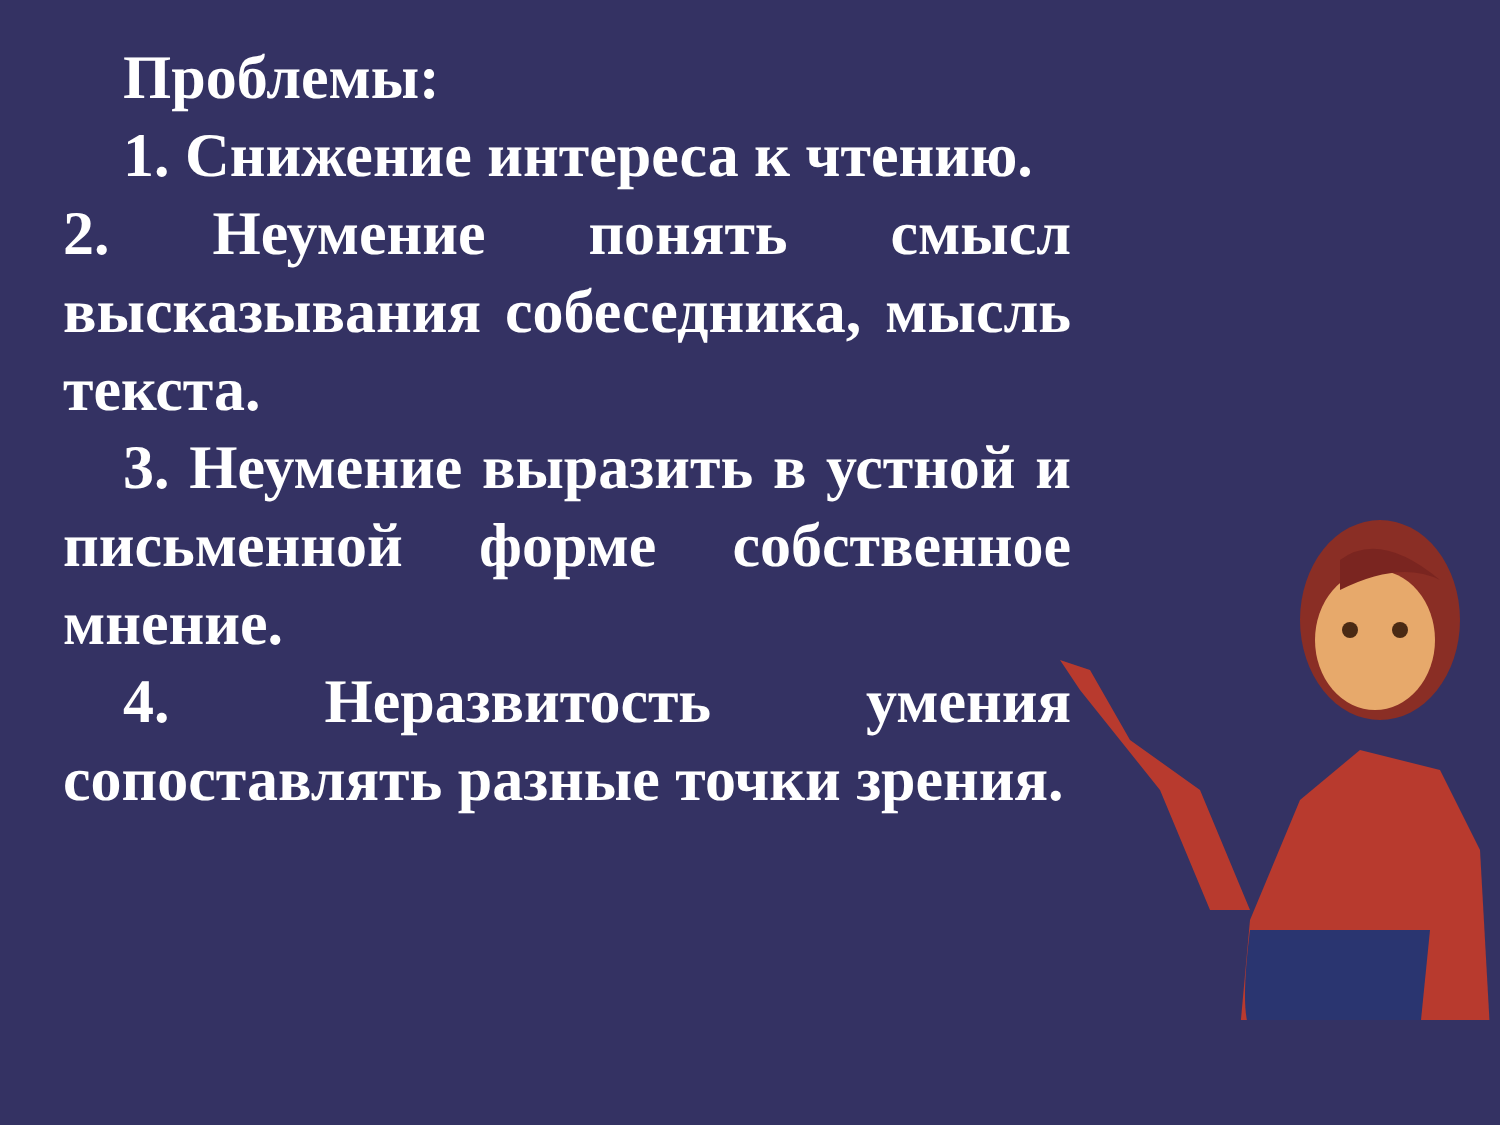Проблемы:
1. Снижение интереса к чтению.
2. Неумение понять смысл высказывания собеседника, мысль текста.
3. Неумение выразить в устной и письменной форме собственное мнение.
4. Неразвитость умения сопоставлять разные точки зрения.